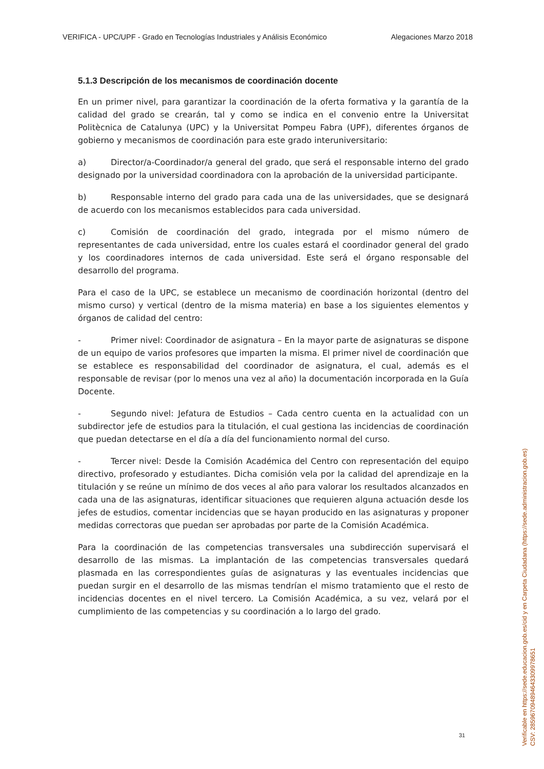VERIFICA - UPC/UPF - Grado en Tecnologías Industriales y Análisis Económico Alegaciones Marzo 2018
5.1.3 Descripción de los mecanismos de coordinación docente
En un primer nivel, para garantizar la coordinación de la oferta formativa y la garantía de la calidad del grado se crearán, tal y como se indica en el convenio entre la Universitat Politècnica de Catalunya (UPC) y la Universitat Pompeu Fabra (UPF), diferentes órganos de gobierno y mecanismos de coordinación para este grado interuniversitario:
a) Director/a-Coordinador/a general del grado, que será el responsable interno del grado designado por la universidad coordinadora con la aprobación de la universidad participante.
b) Responsable interno del grado para cada una de las universidades, que se designará de acuerdo con los mecanismos establecidos para cada universidad.
c) Comisión de coordinación del grado, integrada por el mismo número de representantes de cada universidad, entre los cuales estará el coordinador general del grado y los coordinadores internos de cada universidad. Este será el órgano responsable del desarrollo del programa.
Para el caso de la UPC, se establece un mecanismo de coordinación horizontal (dentro del mismo curso) y vertical (dentro de la misma materia) en base a los siguientes elementos y órganos de calidad del centro:
- Primer nivel: Coordinador de asignatura – En la mayor parte de asignaturas se dispone de un equipo de varios profesores que imparten la misma. El primer nivel de coordinación que se establece es responsabilidad del coordinador de asignatura, el cual, además es el responsable de revisar (por lo menos una vez al año) la documentación incorporada en la Guía Docente.
- Segundo nivel: Jefatura de Estudios – Cada centro cuenta en la actualidad con un subdirector jefe de estudios para la titulación, el cual gestiona las incidencias de coordinación que puedan detectarse en el día a día del funcionamiento normal del curso.
- Tercer nivel: Desde la Comisión Académica del Centro con representación del equipo directivo, profesorado y estudiantes. Dicha comisión vela por la calidad del aprendizaje en la titulación y se reúne un mínimo de dos veces al año para valorar los resultados alcanzados en cada una de las asignaturas, identificar situaciones que requieren alguna actuación desde los jefes de estudios, comentar incidencias que se hayan producido en las asignaturas y proponer medidas correctoras que puedan ser aprobadas por parte de la Comisión Académica.
Para la coordinación de las competencias transversales una subdirección supervisará el desarrollo de las mismas. La implantación de las competencias transversales quedará plasmada en las correspondientes guías de asignaturas y las eventuales incidencias que puedan surgir en el desarrollo de las mismas tendrían el mismo tratamiento que el resto de incidencias docentes en el nivel tercero. La Comisión Académica, a su vez, velará por el cumplimiento de las competencias y su coordinación a lo largo del grado.
31
Verificable en https://sede.educacion.gob.es/cid y en Carpeta Ciudadana (https://sede.administracion.gob.es)
CSV: 285967094894643309978651